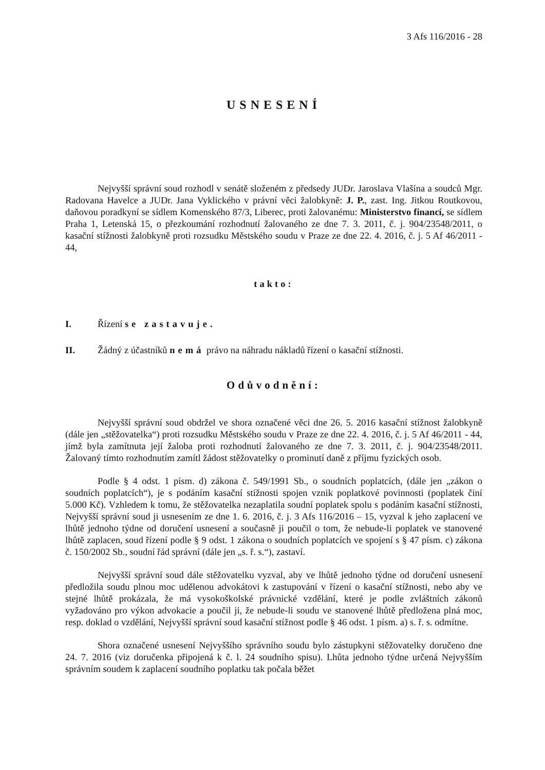3 Afs 116/2016 - 28
USNESENÍ
Nejvyšší správní soud rozhodl v senátě složeném z předsedy JUDr. Jaroslava Vlašína a soudců Mgr. Radovana Havelce a JUDr. Jana Vyklického v právní věci žalobkyně: J. P., zast. Ing. Jitkou Routkovou, daňovou poradkyní se sídlem Komenského 87/3, Liberec, proti žalovanému: Ministerstvo financí, se sídlem Praha 1, Letenská 15, o přezkoumání rozhodnutí žalovaného ze dne 7. 3. 2011, č. j. 904/23548/2011, o kasační stížnosti žalobkyně proti rozsudku Městského soudu v Praze ze dne 22. 4. 2016, č. j. 5 Af 46/2011 - 44,
takto:
I. Řízení se zastavuje.
II. Žádný z účastníků nemá právo na náhradu nákladů řízení o kasační stížnosti.
Odůvodnění:
Nejvyšší správní soud obdržel ve shora označené věci dne 26. 5. 2016 kasační stížnost žalobkyně (dále jen „stěžovatelka“) proti rozsudku Městského soudu v Praze ze dne 22. 4. 2016, č. j. 5 Af 46/2011 - 44, jímž byla zamítnuta její žaloba proti rozhodnutí žalovaného ze dne 7. 3. 2011, č. j. 904/23548/2011. Žalovaný tímto rozhodnutím zamítl žádost stěžovatelky o prominutí daně z příjmu fyzických osob.
Podle § 4 odst. 1 písm. d) zákona č. 549/1991 Sb., o soudních poplatcích, (dále jen „zákon o soudních poplatcích“), je s podáním kasační stížnosti spojen vznik poplatkové povinnosti (poplatek činí 5.000 Kč). Vzhledem k tomu, že stěžovatelka nezaplatila soudní poplatek spolu s podáním kasační stížnosti, Nejvyšší správní soud ji usnesením ze dne 1. 6. 2016, č. j. 3 Afs 116/2016 – 15, vyzval k jeho zaplacení ve lhůtě jednoho týdne od doručení usnesení a současně ji poučil o tom, že nebude-li poplatek ve stanovené lhůtě zaplacen, soud řízení podle § 9 odst. 1 zákona o soudních poplatcích ve spojení s § 47 písm. c) zákona č. 150/2002 Sb., soudní řád správní (dále jen „s. ř. s.“), zastaví.
Nejvyšší správní soud dále stěžovatelku vyzval, aby ve lhůtě jednoho týdne od doručení usnesení předložila soudu plnou moc udělenou advokátovi k zastupování v řízení o kasační stížnosti, nebo aby ve stejné lhůtě prokázala, že má vysokoškolské právnické vzdělání, které je podle zvláštních zákonů vyžadováno pro výkon advokacie a poučil ji, že nebude-li soudu ve stanovené lhůtě předložena plná moc, resp. doklad o vzdělání, Nejvyšší správní soud kasační stížnost podle § 46 odst. 1 písm. a) s. ř. s. odmítne.
Shora označené usnesení Nejvyššího správního soudu bylo zástupkyni stěžovatelky doručeno dne 24. 7. 2016 (viz doručenka připojená k č. l. 24 soudního spisu). Lhůta jednoho týdne určená Nejvyšším správním soudem k zaplacení soudního poplatku tak počala běžet